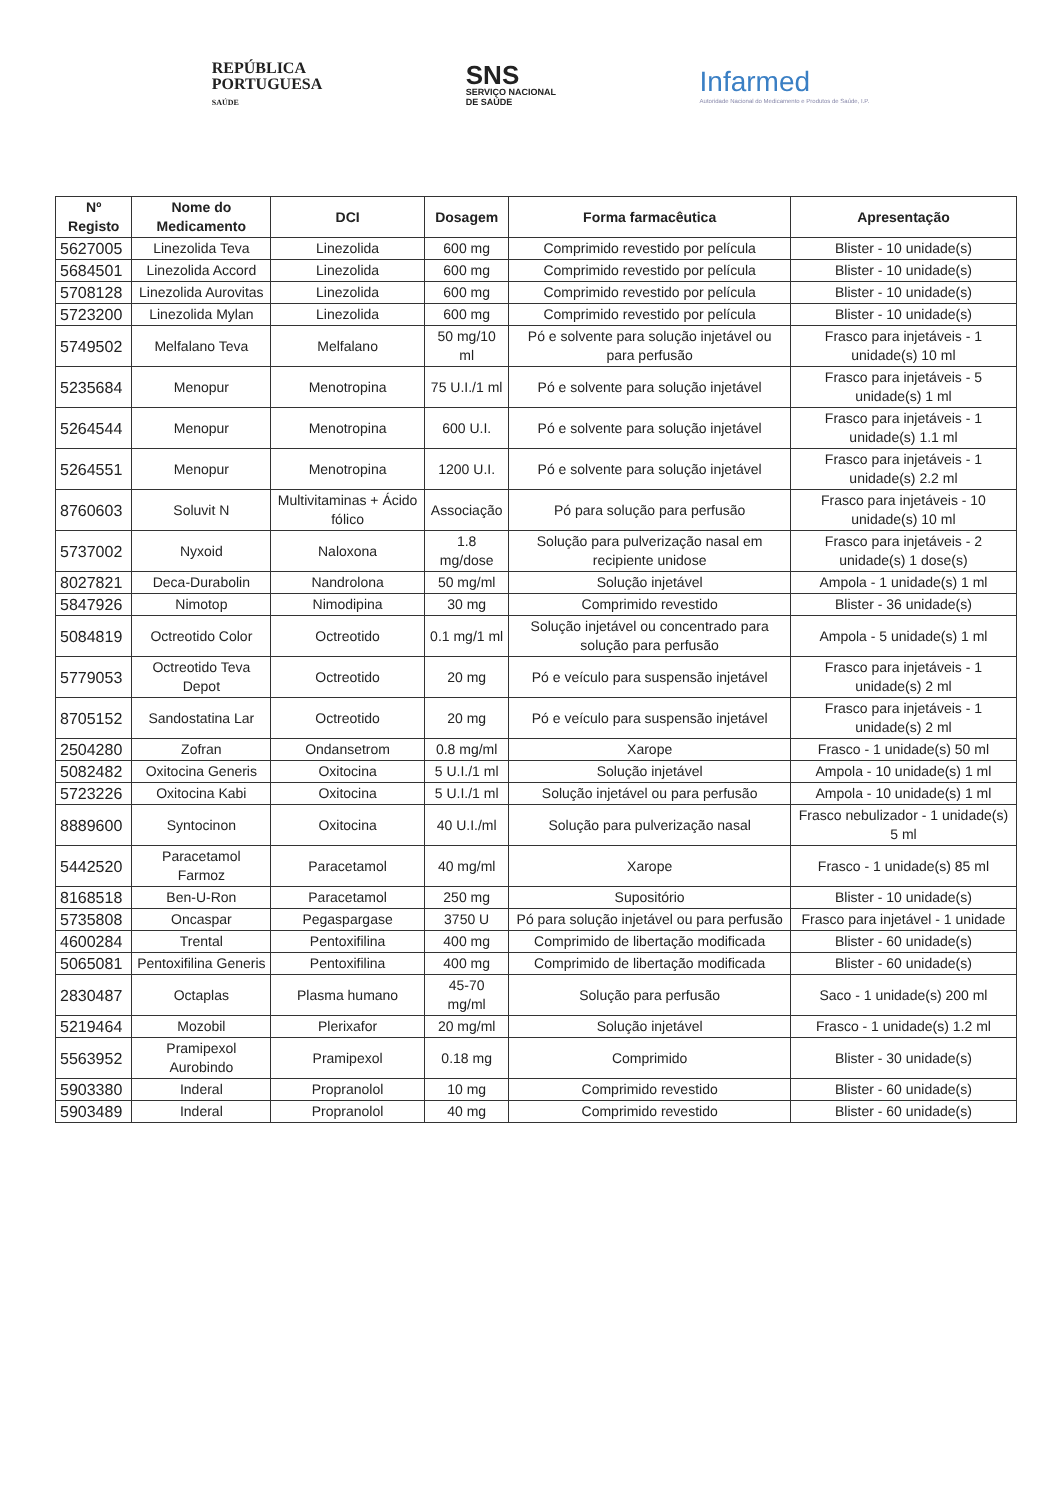REPÚBLICA
PORTUGUESA
SAÚDE
SNS
SERVIÇO NACIONAL
DE SAÚDE
Infarmed
Autoridade Nacional do Medicamento e Produtos de Saúde, I.P.
| Nº Registo | Nome do Medicamento | DCI | Dosagem | Forma farmacêutica | Apresentação |
| --- | --- | --- | --- | --- | --- |
| 5627005 | Linezolida Teva | Linezolida | 600 mg | Comprimido revestido por película | Blister - 10 unidade(s) |
| 5684501 | Linezolida Accord | Linezolida | 600 mg | Comprimido revestido por película | Blister - 10 unidade(s) |
| 5708128 | Linezolida Aurovitas | Linezolida | 600 mg | Comprimido revestido por película | Blister - 10 unidade(s) |
| 5723200 | Linezolida Mylan | Linezolida | 600 mg | Comprimido revestido por película | Blister - 10 unidade(s) |
| 5749502 | Melfalano Teva | Melfalano | 50 mg/10 ml | Pó e solvente para solução injetável ou para perfusão | Frasco para injetáveis - 1 unidade(s) 10 ml |
| 5235684 | Menopur | Menotropina | 75 U.I./1 ml | Pó e solvente para solução injetável | Frasco para injetáveis - 5 unidade(s) 1 ml |
| 5264544 | Menopur | Menotropina | 600 U.I. | Pó e solvente para solução injetável | Frasco para injetáveis - 1 unidade(s) 1.1 ml |
| 5264551 | Menopur | Menotropina | 1200 U.I. | Pó e solvente para solução injetável | Frasco para injetáveis - 1 unidade(s) 2.2 ml |
| 8760603 | Soluvit N | Multivitaminas + Ácido fólico | Associação | Pó para solução para perfusão | Frasco para injetáveis - 10 unidade(s) 10 ml |
| 5737002 | Nyxoid | Naloxona | 1.8 mg/dose | Solução para pulverização nasal em recipiente unidose | Frasco para injetáveis - 2 unidade(s) 1 dose(s) |
| 8027821 | Deca-Durabolin | Nandrolona | 50 mg/ml | Solução injetável | Ampola - 1 unidade(s) 1 ml |
| 5847926 | Nimotop | Nimodipina | 30 mg | Comprimido revestido | Blister - 36 unidade(s) |
| 5084819 | Octreotido Color | Octreotido | 0.1 mg/1 ml | Solução injetável ou concentrado para solução para perfusão | Ampola - 5 unidade(s) 1 ml |
| 5779053 | Octreotido Teva Depot | Octreotido | 20 mg | Pó e veículo para suspensão injetável | Frasco para injetáveis - 1 unidade(s) 2 ml |
| 8705152 | Sandostatina Lar | Octreotido | 20 mg | Pó e veículo para suspensão injetável | Frasco para injetáveis - 1 unidade(s) 2 ml |
| 2504280 | Zofran | Ondansetrom | 0.8 mg/ml | Xarope | Frasco - 1 unidade(s) 50 ml |
| 5082482 | Oxitocina Generis | Oxitocina | 5 U.I./1 ml | Solução injetável | Ampola - 10 unidade(s) 1 ml |
| 5723226 | Oxitocina Kabi | Oxitocina | 5 U.I./1 ml | Solução injetável ou para perfusão | Ampola - 10 unidade(s) 1 ml |
| 8889600 | Syntocinon | Oxitocina | 40 U.I./ml | Solução para pulverização nasal | Frasco nebulizador - 1 unidade(s) 5 ml |
| 5442520 | Paracetamol Farmoz | Paracetamol | 40 mg/ml | Xarope | Frasco - 1 unidade(s) 85 ml |
| 8168518 | Ben-U-Ron | Paracetamol | 250 mg | Supositório | Blister - 10 unidade(s) |
| 5735808 | Oncaspar | Pegaspargase | 3750 U | Pó para solução injetável ou para perfusão | Frasco para injetável - 1 unidade |
| 4600284 | Trental | Pentoxifilina | 400 mg | Comprimido de libertação modificada | Blister - 60 unidade(s) |
| 5065081 | Pentoxifilina Generis | Pentoxifilina | 400 mg | Comprimido de libertação modificada | Blister - 60 unidade(s) |
| 2830487 | Octaplas | Plasma humano | 45-70 mg/ml | Solução para perfusão | Saco - 1 unidade(s) 200 ml |
| 5219464 | Mozobil | Plerixafor | 20 mg/ml | Solução injetável | Frasco - 1 unidade(s) 1.2 ml |
| 5563952 | Pramipexol Aurobindo | Pramipexol | 0.18 mg | Comprimido | Blister - 30 unidade(s) |
| 5903380 | Inderal | Propranolol | 10 mg | Comprimido revestido | Blister - 60 unidade(s) |
| 5903489 | Inderal | Propranolol | 40 mg | Comprimido revestido | Blister - 60 unidade(s) |